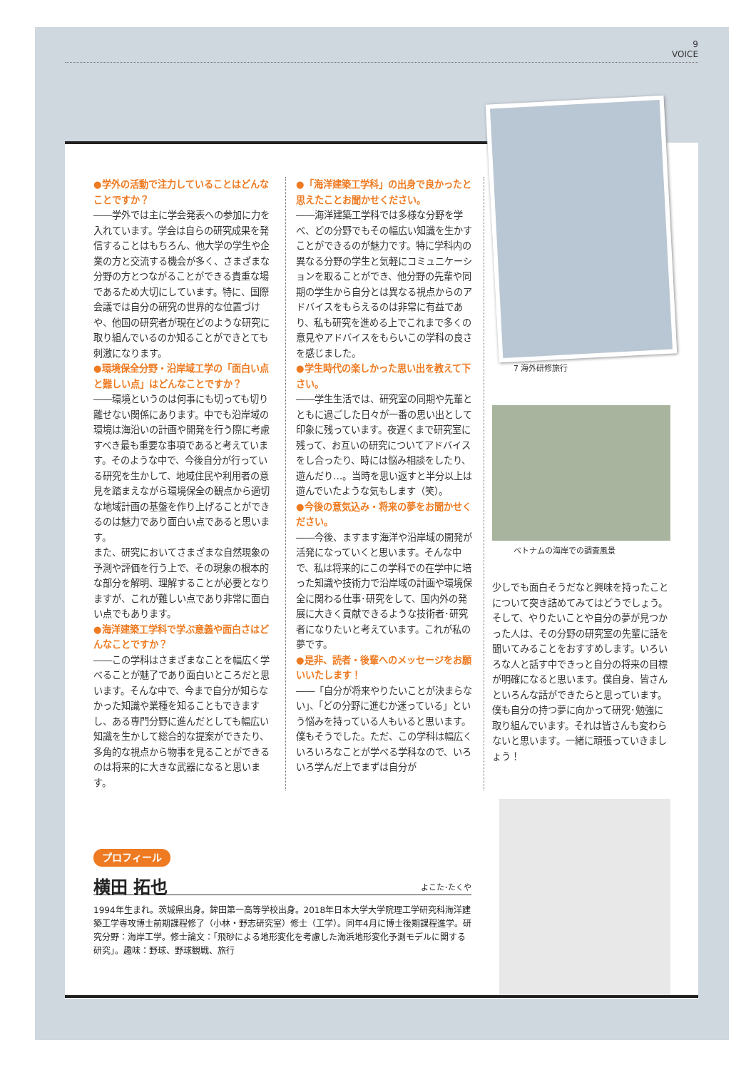9
VOICE
●学外の活動で注力していることはどんなことですか？
――学外では主に学会発表への参加に力を入れています。学会は自らの研究成果を発信することはもちろん、他大学の学生や企業の方と交流する機会が多く、さまざまな分野の方とつながることができる貴重な場であるため大切にしています。特に、国際会議では自分の研究の世界的な位置づけや、他国の研究者が現在どのような研究に取り組んでいるのか知ることができとても刺激になります。
●環境保全分野・沿岸域工学の「面白い点と難しい点」はどんなことですか？
――環境というのは何事にも切っても切り離せない関係にあります。中でも沿岸域の環境は海沿いの計画や開発を行う際に考慮すべき最も重要な事項であると考えています。そのような中で、今後自分が行っている研究を生かして、地域住民や利用者の意見を踏まえながら環境保全の観点から適切な地域計画の基盤を作り上げることができるのは魅力であり面白い点であると思います。
また、研究においてさまざまな自然現象の予測や評価を行う上で、その現象の根本的な部分を解明、理解することが必要となりますが、これが難しい点であり非常に面白い点でもあります。
●海洋建築工学科で学ぶ意義や面白さはどんなことですか？
――この学科はさまざまなことを幅広く学べることが魅了であり面白いところだと思います。そんな中で、今まで自分が知らなかった知識や業種を知ることもできますし、ある専門分野に進んだとしても幅広い知識を生かして総合的な提案ができたり、多角的な視点から物事を見ることができるのは将来的に大きな武器になると思います。
●「海洋建築工学科」の出身で良かったと思えたことお聞かせください。
――海洋建築工学科では多様な分野を学べ、どの分野でもその幅広い知識を生かすことができるのが魅力です。特に学科内の異なる分野の学生と気軽にコミュニケーションを取ることができ、他分野の先輩や同期の学生から自分とは異なる視点からのアドバイスをもらえるのは非常に有益であり、私も研究を進める上でこれまで多くの意見やアドバイスをもらいこの学科の良さを感じました。
●学生時代の楽しかった思い出を教えて下さい。
――学生生活では、研究室の同期や先輩とともに過ごした日々が一番の思い出として印象に残っています。夜遅くまで研究室に残って、お互いの研究についてアドバイスをし合ったり、時には悩み相談をしたり、遊んだり…。当時を思い返すと半分以上は遊んでいたような気もします（笑）。
●今後の意気込み・将来の夢をお聞かせください。
――今後、ますます海洋や沿岸域の開発が活発になっていくと思います。そんな中で、私は将来的にこの学科での在学中に培った知識や技術力で沿岸域の計画や環境保全に関わる仕事･研究をして、国内外の発展に大きく貢献できるような技術者･研究者になりたいと考えています。これが私の夢です。
●是非、読者・後輩へのメッセージをお願いいたします！
――「自分が将来やりたいことが決まらない」、「どの分野に進むか迷っている」という悩みを持っている人もいると思います。僕もそうでした。ただ、この学科は幅広くいろいろなことが学べる学科なので、いろいろ学んだ上でまずは自分が
7 海外研修旅行
ベトナムの海岸での調査風景
少しでも面白そうだなと興味を持ったことについて突き詰めてみてはどうでしょう。そして、やりたいことや自分の夢が見つかった人は、その分野の研究室の先輩に話を聞いてみることをおすすめします。いろいろな人と話す中できっと自分の将来の目標が明確になると思います。僕自身、皆さんといろんな話ができたらと思っています。
僕も自分の持つ夢に向かって研究･勉強に取り組んでいます。それは皆さんも変わらないと思います。一緒に頑張っていきましょう！
プロフィール
横田 拓也 よこた･たくや
1994年生まれ。茨城県出身。鉾田第一高等学校出身。2018年日本大学大学院理工学研究科海洋建築工学専攻博士前期課程修了（小林・野志研究室）修士（工学）。同年4月に博士後期課程進学。研究分野：海岸工学。修士論文：「飛砂による地形変化を考慮した海浜地形変化予測モデルに関する研究」。趣味：野球、野球観戦、旅行